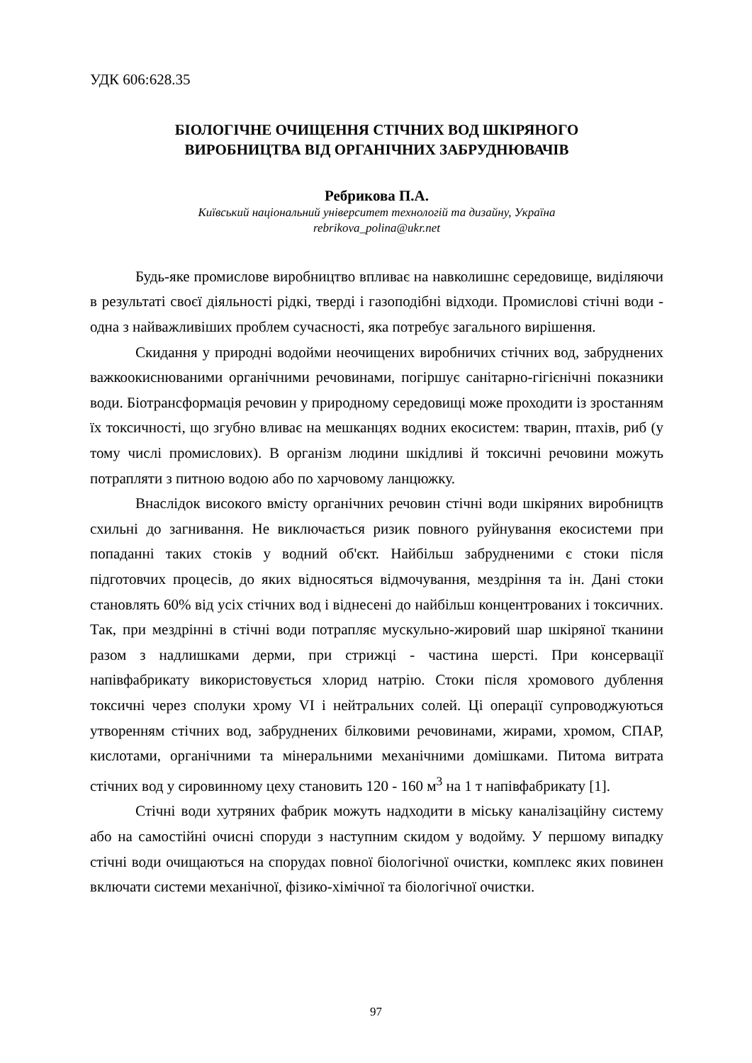УДК 606:628.35
БІОЛОГІЧНЕ ОЧИЩЕННЯ СТІЧНИХ ВОД ШКІРЯНОГО
ВИРОБНИЦТВА ВІД ОРГАНІЧНИХ ЗАБРУДНЮВАЧІВ
Ребрикова П.А.
Київський національний університет технологій та дизайну, Україна
rebrikova_polina@ukr.net
Будь-яке промислове виробництво впливає на навколишнє середовище, виділяючи в результаті своєї діяльності рідкі, тверді і газоподібні відходи. Промислові стічні води - одна з найважливіших проблем сучасності, яка потребує загального вирішення.
Скидання у природні водойми неочищених виробничих стічних вод, забруднених важкоокиснюваними органічними речовинами, погіршує санітарно-гігієнічні показники води. Біотрансформація речовин у природному середовищі може проходити із зростанням їх токсичності, що згубно вливає на мешканцях водних екосистем: тварин, птахів, риб (у тому числі промислових). В організм людини шкідливі й токсичні речовини можуть потрапляти з питною водою або по харчовому ланцюжку.
Внаслідок високого вмісту органічних речовин стічні води шкіряних виробництв схильні до загнивання. Не виключається ризик повного руйнування екосистеми при попаданні таких стоків у водний об'єкт. Найбільш забрудненими є стоки після підготовчих процесів, до яких відносяться відмочування, мездріння та ін. Дані стоки становлять 60% від усіх стічних вод і віднесені до найбільш концентрованих і токсичних. Так, при мездрінні в стічні води потрапляє мускульно-жировий шар шкіряної тканини разом з надлишками дерми, при стрижці - частина шерсті. При консервації напівфабрикату використовується хлорид натрію. Стоки після хромового дублення токсичні через сполуки хрому VI і нейтральних солей. Ці операції супроводжуються утворенням стічних вод, забруднених білковими речовинами, жирами, хромом, СПАР, кислотами, органічними та мінеральними механічними домішками. Питома витрата стічних вод у сировинному цеху становить 120 - 160 м<sup>3</sup> на 1 т напівфабрикату [1].
Стічні води хутряних фабрик можуть надходити в міську каналізаційну систему або на самостійні очисні споруди з наступним скидом у водойму. У першому випадку стічні води очищаються на спорудах повної біологічної очистки, комплекс яких повинен включати системи механічної, фізико-хімічної та біологічної очистки.
97